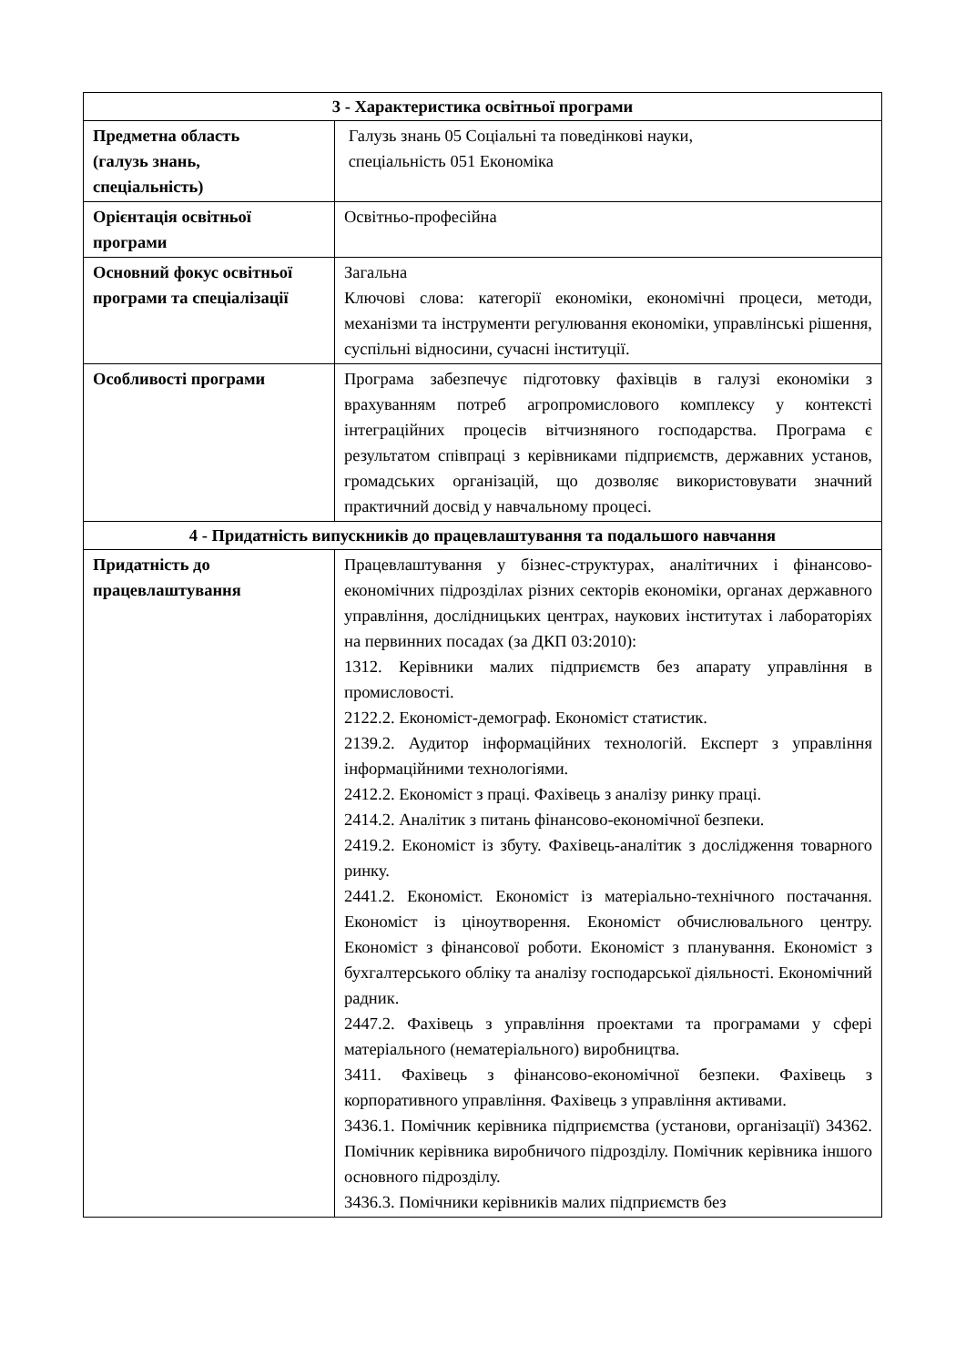| 3 - Характеристика освітньої програми | |
| --- | --- |
| Предметна область (галузь знань, спеціальність) | Галузь знань 05 Соціальні та поведінкові науки, спеціальність 051 Економіка |
| Орієнтація освітньої програми | Освітньо-професійна |
| Основний фокус освітньої програми та спеціалізації | Загальна Ключові слова: категорії економіки, економічні процеси, методи, механізми та інструменти регулювання економіки, управлінські рішення, суспільні відносини, сучасні інституції. |
| Особливості програми | Програма забезпечує підготовку фахівців в галузі економіки з врахуванням потреб агропромислового комплексу у контексті інтеграційних процесів вітчизняного господарства. Програма є результатом співпраці з керівниками підприємств, державних установ, громадських організацій, що дозволяє використовувати значний практичний досвід у навчальному процесі. |
| 4 - Придатність випускників до працевлаштування та подальшого навчання | |
| Придатність до працевлаштування | Працевлаштування у бізнес-структурах, аналітичних і фінансово-економічних підрозділах різних секторів економіки, органах державного управління, дослідницьких центрах, наукових інститутах і лабораторіях на первинних посадах (за ДКП 03:2010): 1312. Керівники малих підприємств без апарату управління в промисловості. 2122.2. Економіст-демограф. Економіст статистик. 2139.2. Аудитор інформаційних технологій. Експерт з управління інформаційними технологіями. 2412.2. Економіст з праці. Фахівець з аналізу ринку праці. 2414.2. Аналітик з питань фінансово-економічної безпеки. 2419.2. Економіст із збуту. Фахівець-аналітик з дослідження товарного ринку. 2441.2. Економіст. Економіст із матеріально-технічного постачання. Економіст із ціноутворення. Економіст обчислювального центру. Економіст з фінансової роботи. Економіст з планування. Економіст з бухгалтерського обліку та аналізу господарської діяльності. Економічний радник. 2447.2. Фахівець з управління проектами та програмами у сфері матеріального (нематеріального) виробництва. 3411. Фахівець з фінансово-економічної безпеки. Фахівець з корпоративного управління. Фахівець з управління активами. 3436.1. Помічник керівника підприємства (установи, організації) 34362. Помічник керівника виробничого підрозділу. Помічник керівника іншого основного підрозділу. 3436.3. Помічники керівників малих підприємств без |